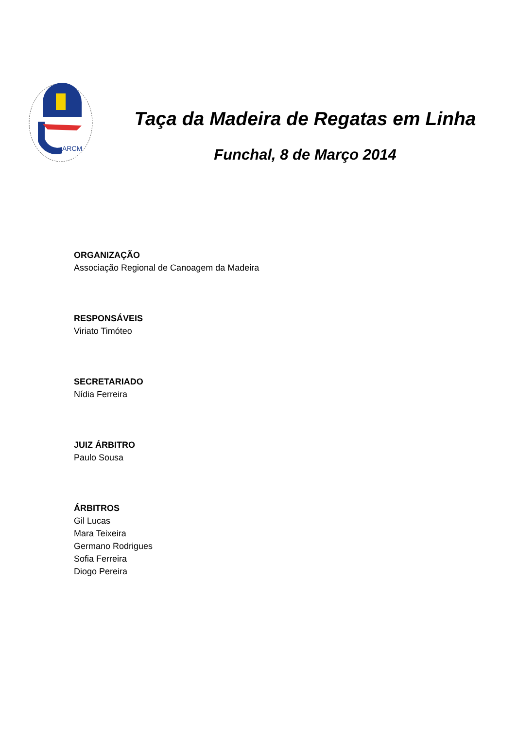ARCM
Taça da Madeira de Regatas em Linha
Funchal, 8 de Março 2014
ORGANIZAÇÃO
Associação Regional de Canoagem da Madeira
RESPONSÁVEIS
Viriato Timóteo
SECRETARIADO
Nídia Ferreira
JUIZ ÁRBITRO
Paulo Sousa
ÁRBITROS
Gil Lucas
Mara Teixeira
Germano Rodrigues
Sofia Ferreira
Diogo Pereira